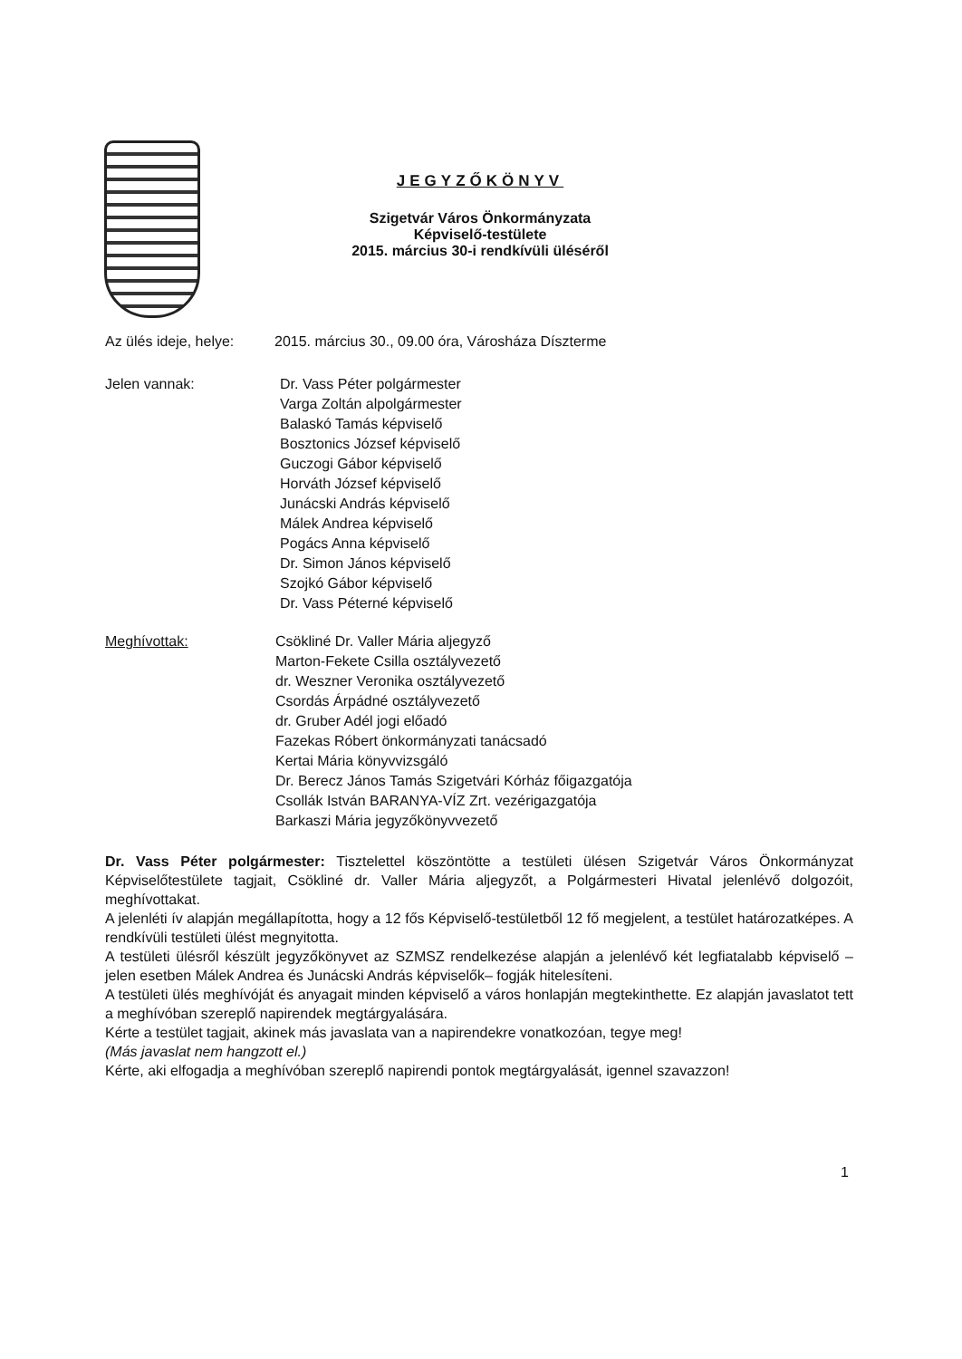JEGYZŐKÖNYV
Szigetvár Város Önkormányzata
Képviselő-testülete
2015. március 30-i rendkívüli üléséről
Az ülés ideje, helye:
2015. március 30., 09.00 óra, Városháza Díszterme
Jelen vannak: Dr. Vass Péter polgármester
Varga Zoltán alpolgármester
Balaskó Tamás képviselő
Bosztonics József képviselő
Guczogi Gábor képviselő
Horváth József képviselő
Junácski András képviselő
Málek Andrea képviselő
Pogács Anna képviselő
Dr. Simon János képviselő
Szojkó Gábor képviselő
Dr. Vass Péterné képviselő
Meghívottak: Csökliné Dr. Valler Mária aljegyző
Marton-Fekete Csilla osztályvezető
dr. Weszner Veronika osztályvezető
Csordás Árpádné osztályvezető
dr. Gruber Adél jogi előadó
Fazekas Róbert önkormányzati tanácsadó
Kertai Mária könyvvizsgáló
Dr. Berecz János Tamás Szigetvári Kórház főigazgatója
Csollák István BARANYA-VÍZ Zrt. vezérigazgatója
Barkaszi Mária jegyzőkönyvvezető
Dr. Vass Péter polgármester: Tisztelettel köszöntötte a testületi ülésen Szigetvár Város Önkormányzat Képviselőtestülete tagjait, Csökliné dr. Valler Mária aljegyzőt, a Polgármesteri Hivatal jelenlévő dolgozóit, meghívottakat.
A jelenléti ív alapján megállapította, hogy a 12 fős Képviselő-testületből 12 fő megjelent, a testület határozatképes. A rendkívüli testületi ülést megnyitotta.
A testületi ülésről készült jegyzőkönyvet az SZMSZ rendelkezése alapján a jelenlévő két legfiatalabb képviselő – jelen esetben Málek Andrea és Junácski András képviselők– fogják hitelesíteni.
A testületi ülés meghívóját és anyagait minden képviselő a város honlapján megtekinthette. Ez alapján javaslatot tett a meghívóban szereplő napirendek megtárgyalására.
Kérte a testület tagjait, akinek más javaslata van a napirendekre vonatkozóan, tegye meg!
(Más javaslat nem hangzott el.)
Kérte, aki elfogadja a meghívóban szereplő napirendi pontok megtárgyalását, igennel szavazzon!
1